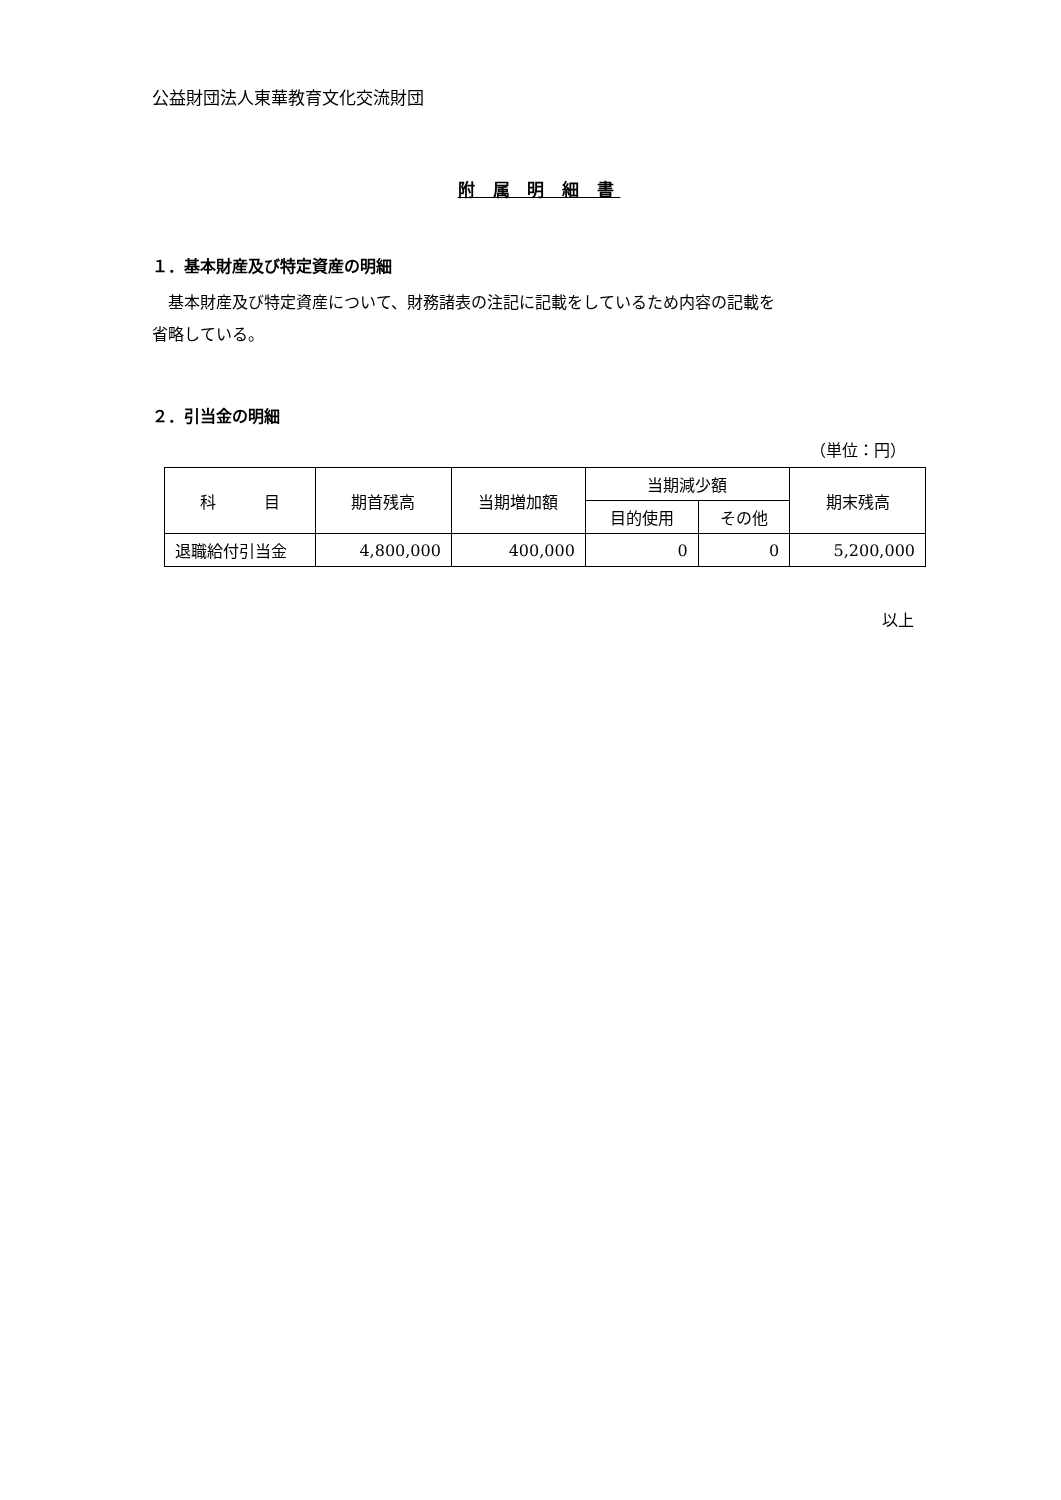公益財団法人東華教育文化交流財団
附 属 明 細 書
１．基本財産及び特定資産の明細
　基本財産及び特定資産について、財務諸表の注記に記載をしているため内容の記載を
省略している。
２．引当金の明細
（単位：円）
| 科 目 | 期首残高 | 当期増加額 | 当期減少額 | | 期末残高 |
| --- | --- | --- | --- | --- | --- |
| | | | 目的使用 | その他 | |
| 退職給付引当金 | 4,800,000 | 400,000 | 0 | 0 | 5,200,000 |
以上